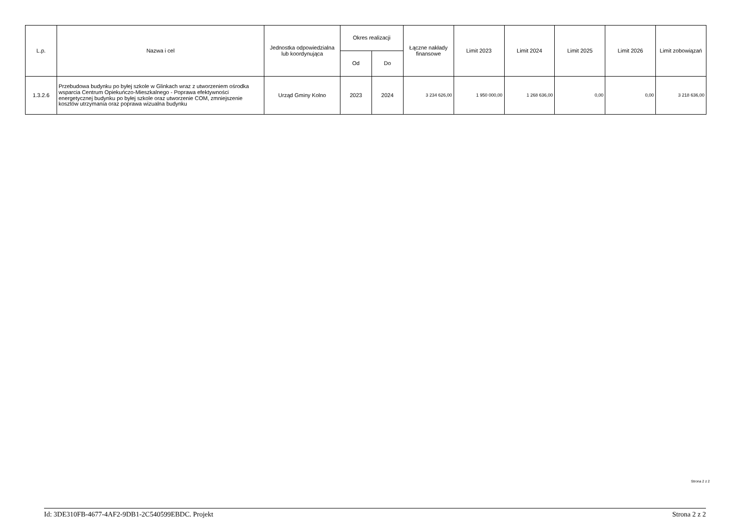| L.p. | Nazwa i cel | Jednostka odpowiedzialna lub koordynująca | Okres realizacji | | Łączne nakłady finansowe | Limit 2023 | Limit 2024 | Limit 2025 | Limit 2026 | Limit zobowiązań |
| --- | --- | --- | --- | --- | --- | --- | --- | --- | --- | --- |
| | | | Od | Do | | | | | | |
| 1.3.2.6 | Przebudowa budynku po byłej szkole w Glinkach wraz z utworzeniem ośrodka wsparcia Centrum Opiekuńczo-Mieszkalnego - Poprawa efektywności energetycznej budynku po byłej szkole oraz utworzenie COM, zmniejszenie kosztów utrzymania oraz poprawa wizualna budynku | Urząd Gminy Kolno | 2023 | 2024 | 3 234 626,00 | 1 950 000,00 | 1 268 636,00 | 0,00 | 0,00 | 3 218 636,00 |
Strona 2 z 2
Id: 3DE310FB-4677-4AF2-9DB1-2C540599EBDC. Projekt Strona 2 z 2